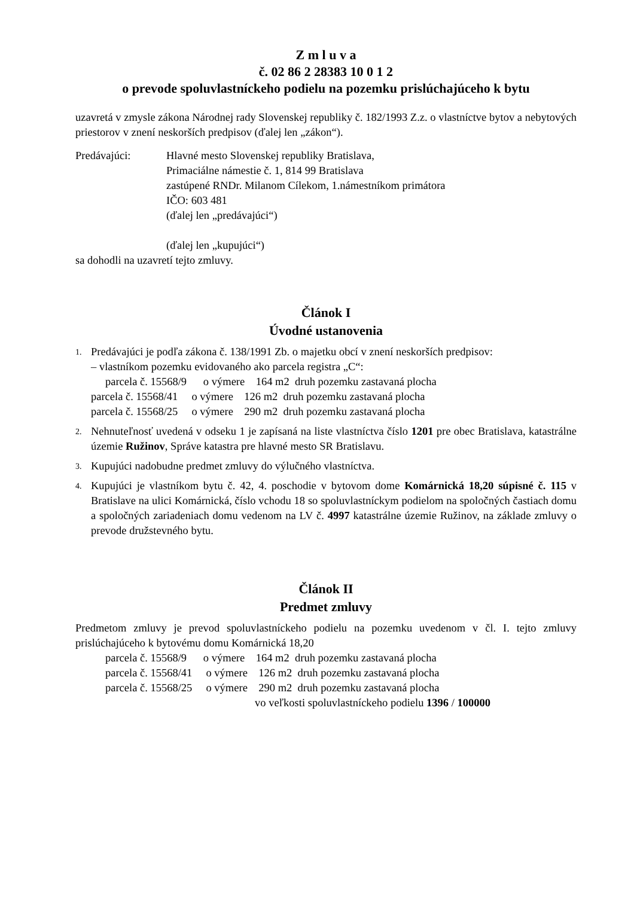Z m l u v a
č. 02 86 2 28383 10 0 1 2
o prevode spoluvlastníckeho podielu na pozemku prislúchajúceho k bytu
uzavretá v zmysle zákona Národnej rady Slovenskej republiky č. 182/1993 Z.z. o vlastníctve bytov a nebytových priestorov v znení neskorších predpisov (ďalej len „zákon“).
Predávajúci: Hlavné mesto Slovenskej republiky Bratislava,
Primaciálne námestie č. 1, 814 99 Bratislava
zastúpené RNDr. Milanom Cílekom, 1.námestníkom primátora
IČO: 603 481
(ďalej len „predávajúci“)
(ďalej len „kupujúci“)
sa dohodli na uzavretí tejto zmluvy.
Článok I
Úvodné ustanovenia
1.
Predávajúci je podľa zákona č. 138/1991 Zb. o majetku obcí v znení neskorších predpisov:
– vlastníkom pozemku evidovaného ako parcela registra „C“:
parcela č. 15568/9 o výmere 164 m2 druh pozemku zastavaná plocha parcela č. 15568/41 o výmere 126 m2 druh pozemku zastavaná plocha parcela č. 15568/25 o výmere 290 m2 druh pozemku zastavaná plocha
2.
Nehnuteľnosť uvedená v odseku 1 je zapísaná na liste vlastníctva číslo 1201 pre obec Bratislava, katastrálne územie Ružinov, Správe katastra pre hlavné mesto SR Bratislavu.
3.
Kupujúci nadobudne predmet zmluvy do výlučného vlastníctva.
4.
Kupujúci je vlastníkom bytu č. 42, 4. poschodie v bytovom dome Komárnická 18,20 súpisné č. 115 v Bratislave na ulici Komárnická, číslo vchodu 18 so spoluvlastníckym podielom na spoločných častiach domu a spoločných zariadeniach domu vedenom na LV č. 4997 katastrálne územie Ružinov, na základe zmluvy o prevode družstevného bytu.
Článok II
Predmet zmluvy
Predmetom zmluvy je prevod spoluvlastníckeho podielu na pozemku uvedenom v čl. I. tejto zmluvy prislúchajúceho k bytovému domu Komárnická 18,20
parcela č. 15568/9 o výmere 164 m2 druh pozemku zastavaná plocha parcela č. 15568/41 o výmere 126 m2 druh pozemku zastavaná plocha parcela č. 15568/25 o výmere 290 m2 druh pozemku zastavaná plocha
vo veľkosti spoluvlastníckeho podielu 1396 / 100000